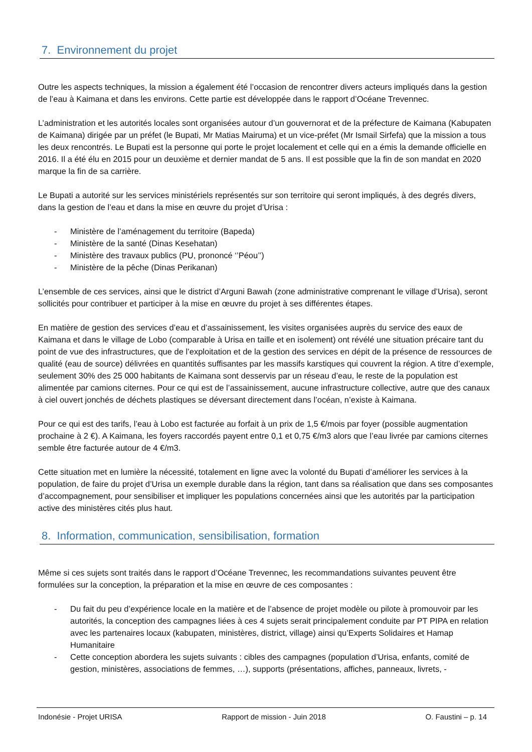7. Environnement du projet
Outre les aspects techniques, la mission a également été l’occasion de rencontrer divers acteurs impliqués dans la gestion de l’eau à Kaimana et dans les environs. Cette partie est développée dans le rapport d’Océane Trevennec.
L’administration et les autorités locales sont organisées autour d’un gouvernorat et de la préfecture de Kaimana (Kabupaten de Kaimana) dirigée par un préfet (le Bupati, Mr Matias Mairuma) et un vice-préfet (Mr Ismail Sirfefa) que la mission a tous les deux rencontrés. Le Bupati est la personne qui porte le projet localement et celle qui en a émis la demande officielle en 2016. Il a été élu en 2015 pour un deuxième et dernier mandat de 5 ans. Il est possible que la fin de son mandat en 2020 marque la fin de sa carrière.
Le Bupati a autorité sur les services ministériels représentés sur son territoire qui seront impliqués, à des degrés divers, dans la gestion de l’eau et dans la mise en œuvre du projet d’Urisa :
- Ministère de l’aménagement du territoire (Bapeda)
- Ministère de la santé (Dinas Kesehatan)
- Ministère des travaux publics (PU, prononcé ‘’Péou’’)
- Ministère de la pêche (Dinas Perikanan)
L’ensemble de ces services, ainsi que le district d’Arguni Bawah (zone administrative comprenant le village d’Urisa), seront sollicités pour contribuer et participer à la mise en œuvre du projet à ses différentes étapes.
En matière de gestion des services d’eau et d’assainissement, les visites organisées auprès du service des eaux de Kaimana et dans le village de Lobo (comparable à Urisa en taille et en isolement) ont révélé une situation précaire tant du point de vue des infrastructures, que de l’exploitation et de la gestion des services en dépit de la présence de ressources de qualité (eau de source) délivrées en quantités suffisantes par les massifs karstiques qui couvrent la région. A titre d’exemple, seulement 30% des 25 000 habitants de Kaimana sont desservis par un réseau d’eau, le reste de la population est alimentée par camions citernes. Pour ce qui est de l’assainissement, aucune infrastructure collective, autre que des canaux à ciel ouvert jonchés de déchets plastiques se déversant directement dans l’océan, n’existe à Kaimana.
Pour ce qui est des tarifs, l’eau à Lobo est facturée au forfait à un prix de 1,5 €/mois par foyer (possible augmentation prochaine à 2 €). A Kaimana, les foyers raccordés payent entre 0,1 et 0,75 €/m3 alors que l’eau livrée par camions citernes semble être facturée autour de 4 €/m3.
Cette situation met en lumière la nécessité, totalement en ligne avec la volonté du Bupati d’améliorer les services à la population, de faire du projet d’Urisa un exemple durable dans la région, tant dans sa réalisation que dans ses composantes d’accompagnement, pour sensibiliser et impliquer les populations concernées ainsi que les autorités par la participation active des ministères cités plus haut.
8. Information, communication, sensibilisation, formation
Même si ces sujets sont traités dans le rapport d’Océane Trevennec, les recommandations suivantes peuvent être formulées sur la conception, la préparation et la mise en œuvre de ces composantes :
- Du fait du peu d’expérience locale en la matière et de l’absence de projet modèle ou pilote à promouvoir par les autorités, la conception des campagnes liées à ces 4 sujets serait principalement conduite par PT PIPA en relation avec les partenaires locaux (kabupaten, ministères, district, village) ainsi qu’Experts Solidaires et Hamap Humanitaire
- Cette conception abordera les sujets suivants : cibles des campagnes (population d’Urisa, enfants, comité de gestion, ministères, associations de femmes, …), supports (présentations, affiches, panneaux, livrets, -
Indonésie - Projet URISA Rapport de mission - Juin 2018 O. Faustini – p. 14